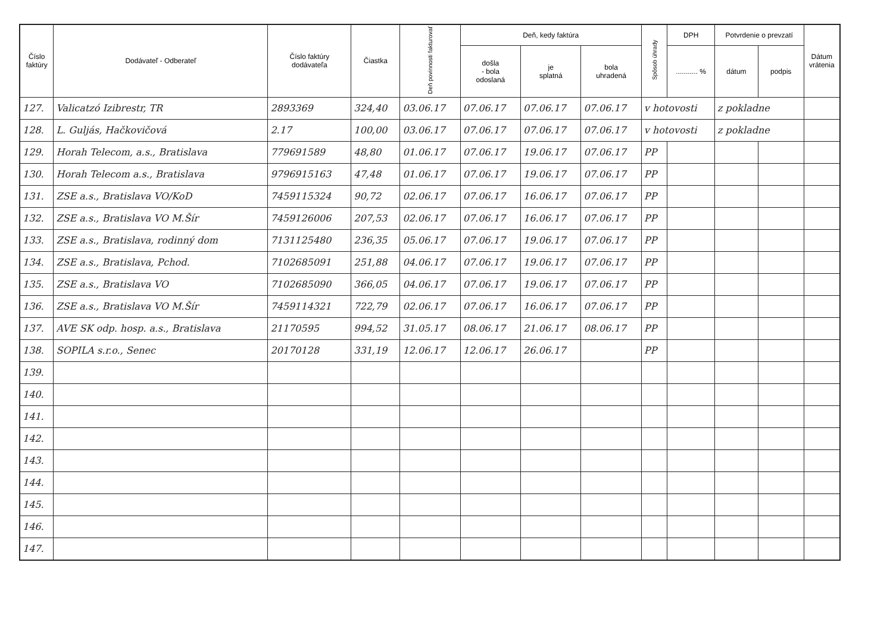| Číslo faktúry | Dodávateľ - Odberateľ | Číslo faktúry dodávateľa | Čiastka | Deň povinnosti fakturovať | Deň, kedy faktúra | | | Spôsob úhrady | DPH | Potvrdenie o prevzatí | | Dátum vrátenia |
| --- | --- | --- | --- | --- | --- | --- | --- | --- | --- | --- | --- | --- |
| | | | | | došla - bola odoslaná | je splatná | bola uhradená | | ........... % | dátum | podpis | |
| 127. | Valicatzó Izibrestr, TR | 2893369 | 324,40 | 03.06.17 | 07.06.17 | 07.06.17 | 07.06.17 | v hotovosti | | z pokladne | | |
| 128. | L. Guljás, Hačkovičová | 2.17 | 100,00 | 03.06.17 | 07.06.17 | 07.06.17 | 07.06.17 | v hotovosti | | z pokladne | | |
| 129. | Horah Telecom, a.s., Bratislava | 779691589 | 48,80 | 01.06.17 | 07.06.17 | 19.06.17 | 07.06.17 | PP | | | | |
| 130. | Horah Telecom a.s., Bratislava | 9796915163 | 47,48 | 01.06.17 | 07.06.17 | 19.06.17 | 07.06.17 | PP | | | | |
| 131. | ZSE a.s., Bratislava VO/KoD | 7459115324 | 90,72 | 02.06.17 | 07.06.17 | 16.06.17 | 07.06.17 | PP | | | | |
| 132. | ZSE a.s., Bratislava VO M.Šír | 7459126006 | 207,53 | 02.06.17 | 07.06.17 | 16.06.17 | 07.06.17 | PP | | | | |
| 133. | ZSE a.s., Bratislava, rodinný dom | 7131125480 | 236,35 | 05.06.17 | 07.06.17 | 19.06.17 | 07.06.17 | PP | | | | |
| 134. | ZSE a.s., Bratislava, Pchod. | 7102685091 | 251,88 | 04.06.17 | 07.06.17 | 19.06.17 | 07.06.17 | PP | | | | |
| 135. | ZSE a.s., Bratislava VO | 7102685090 | 366,05 | 04.06.17 | 07.06.17 | 19.06.17 | 07.06.17 | PP | | | | |
| 136. | ZSE a.s., Bratislava VO M.Šír | 7459114321 | 722,79 | 02.06.17 | 07.06.17 | 16.06.17 | 07.06.17 | PP | | | | |
| 137. | AVE SK odp. hosp. a.s., Bratislava | 21170595 | 994,52 | 31.05.17 | 08.06.17 | 21.06.17 | 08.06.17 | PP | | | | |
| 138. | SOPILA s.r.o., Senec | 20170128 | 331,19 | 12.06.17 | 12.06.17 | 26.06.17 | | PP | | | | |
| 139. | | | | | | | | | | | | |
| 140. | | | | | | | | | | | | |
| 141. | | | | | | | | | | | | |
| 142. | | | | | | | | | | | | |
| 143. | | | | | | | | | | | | |
| 144. | | | | | | | | | | | | |
| 145. | | | | | | | | | | | | |
| 146. | | | | | | | | | | | | |
| 147. | | | | | | | | | | | | |